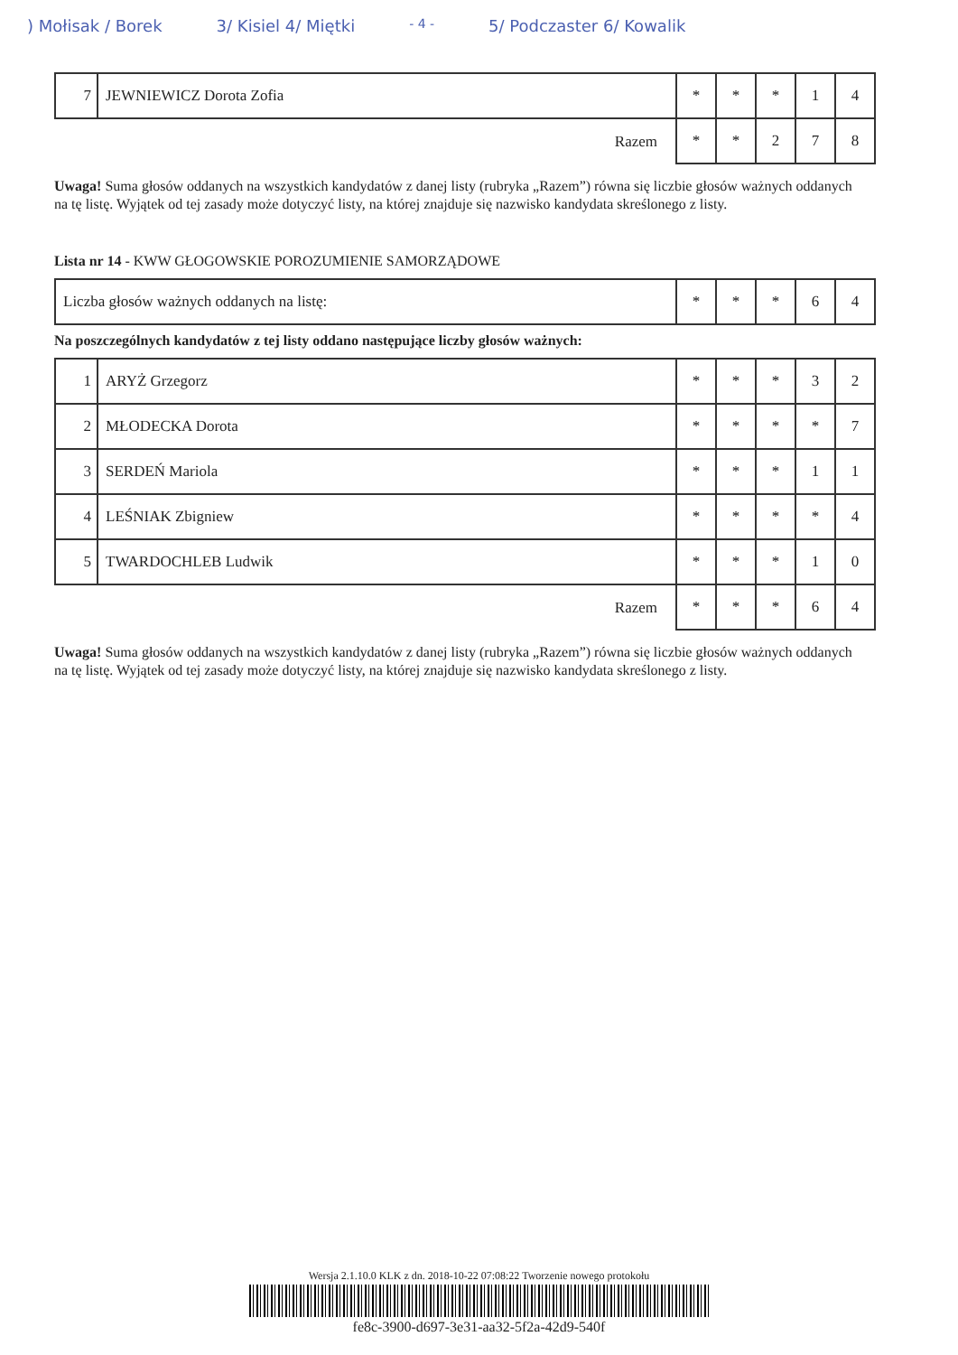) Mołisak / Borek 3/ Kisiel 4/ Miętki - 4 - 5/ Podczaster 6/ Kowalik
| 7 | JEWNIEWICZ Dorota Zofia | * | * | * | 1 | 4 |
| Razem | | * | * | 2 | 7 | 8 |
Uwaga! Suma głosów oddanych na wszystkich kandydatów z danej listy (rubryka „Razem”) równa się liczbie głosów ważnych oddanych na tę listę. Wyjątek od tej zasady może dotyczyć listy, na której znajduje się nazwisko kandydata skreślonego z listy.
Lista nr 14 - KWW GŁOGOWSKIE POROZUMIENIE SAMORZĄDOWE
| Liczba głosów ważnych oddanych na listę: | * | * | * | 6 | 4 |
Na poszczególnych kandydatów z tej listy oddano następujące liczby głosów ważnych:
| 1 | ARYŻ Grzegorz | * | * | * | 3 | 2 |
| 2 | MŁODECKA Dorota | * | * | * | * | 7 |
| 3 | SERDEŃ Mariola | * | * | * | 1 | 1 |
| 4 | LEŚNIAK Zbigniew | * | * | * | * | 4 |
| 5 | TWARDOCHLEB Ludwik | * | * | * | 1 | 0 |
| Razem | | * | * | * | 6 | 4 |
Uwaga! Suma głosów oddanych na wszystkich kandydatów z danej listy (rubryka „Razem”) równa się liczbie głosów ważnych oddanych na tę listę. Wyjątek od tej zasady może dotyczyć listy, na której znajduje się nazwisko kandydata skreślonego z listy.
Wersja 2.1.10.0 KLK z dn. 2018-10-22 07:08:22 Tworzenie nowego protokołu
fe8c-3900-d697-3e31-aa32-5f2a-42d9-540f